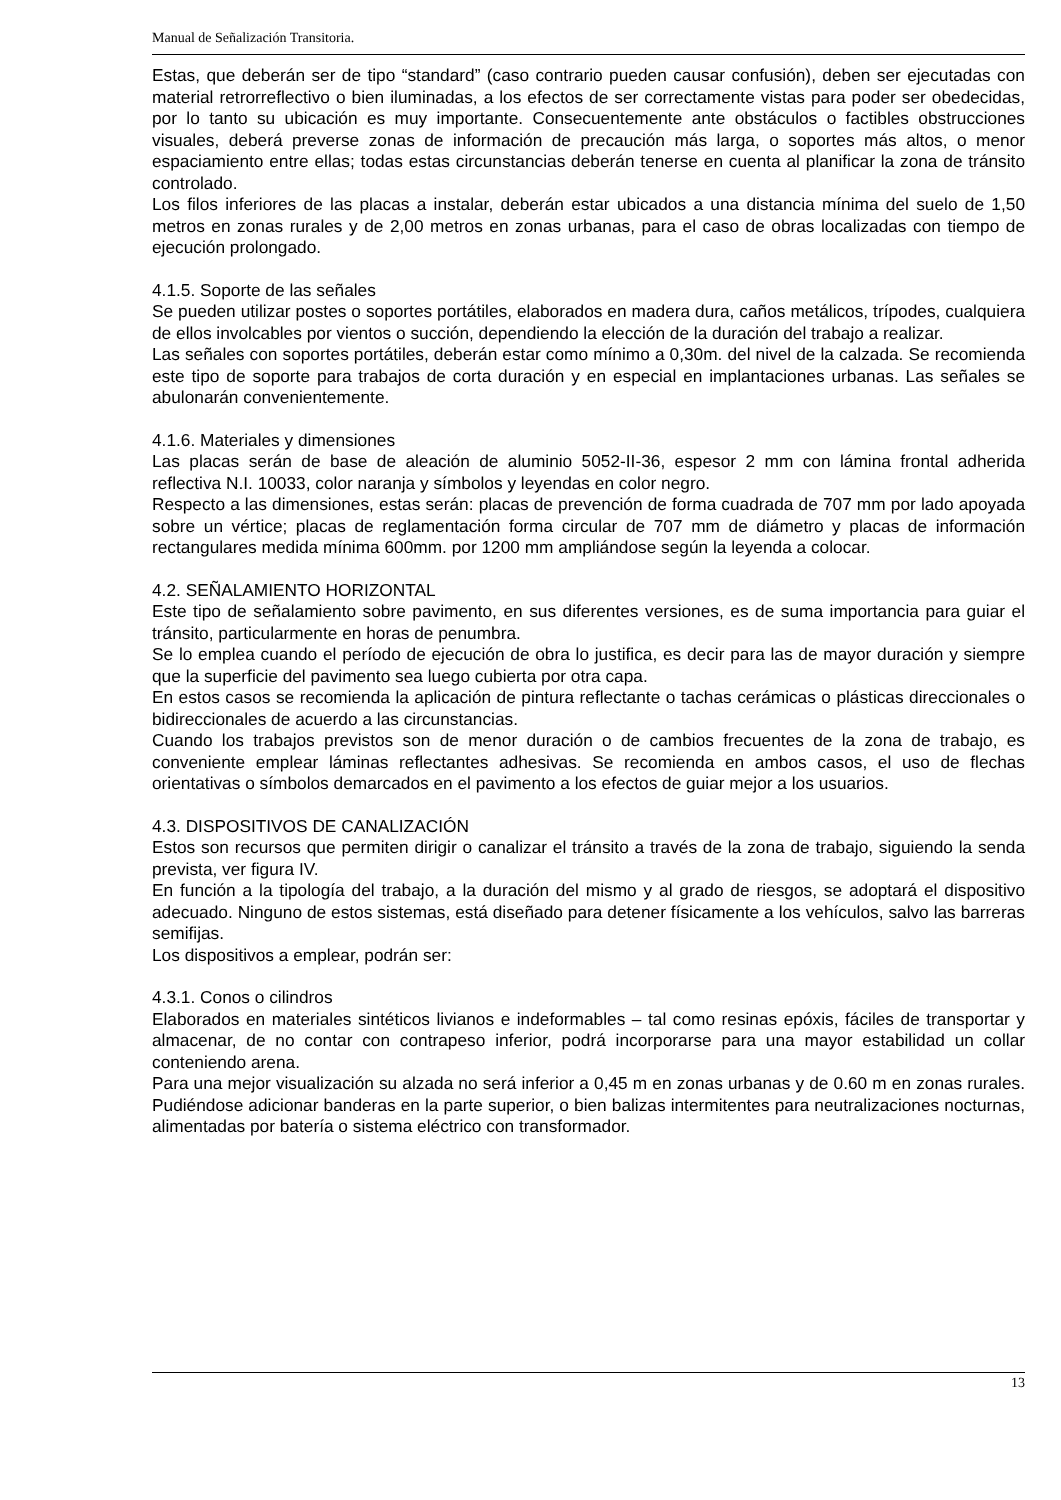Manual de Señalización Transitoria.
Estas, que deberán ser de tipo “standard” (caso contrario pueden causar confusión), deben ser ejecutadas con material retrorreflectivo o bien iluminadas, a los efectos de ser correctamente vistas para poder ser obedecidas, por lo tanto su ubicación es muy importante. Consecuentemente ante obstáculos o factibles obstrucciones visuales, deberá preverse zonas de información de precaución más larga, o soportes más altos, o menor espaciamiento entre ellas; todas estas circunstancias deberán tenerse en cuenta al planificar la zona de tránsito controlado.
Los filos inferiores de las placas a instalar, deberán estar ubicados a una distancia mínima del suelo de 1,50 metros en zonas rurales y de 2,00 metros en zonas urbanas, para el caso de obras localizadas con tiempo de ejecución prolongado.
4.1.5. Soporte de las señales
Se pueden utilizar postes o soportes portátiles, elaborados en madera dura, caños metálicos, trípodes, cualquiera de ellos involcables por vientos o succión, dependiendo la elección de la duración del trabajo a realizar.
Las señales con soportes portátiles, deberán estar como mínimo a 0,30m. del nivel de la calzada. Se recomienda este tipo de soporte para trabajos de corta duración y en especial en implantaciones urbanas. Las señales se abulonarán convenientemente.
4.1.6. Materiales y dimensiones
Las placas serán de base de aleación de aluminio 5052-II-36, espesor 2 mm con lámina frontal adherida reflectiva N.I. 10033, color naranja y símbolos y leyendas en color negro.
Respecto a las dimensiones, estas serán: placas de prevención de forma cuadrada de 707 mm por lado apoyada sobre un vértice; placas de reglamentación forma circular de 707 mm de diámetro y placas de información rectangulares medida mínima 600mm. por 1200 mm ampliándose según la leyenda a colocar.
4.2. SEÑALAMIENTO HORIZONTAL
Este tipo de señalamiento sobre pavimento, en sus diferentes versiones, es de suma importancia para guiar el tránsito, particularmente en horas de penumbra.
Se lo emplea cuando el período de ejecución de obra lo justifica, es decir para las de mayor duración y siempre que la superficie del pavimento sea luego cubierta por otra capa.
En estos casos se recomienda la aplicación de pintura reflectante o tachas cerámicas o plásticas direccionales o bidireccionales de acuerdo a las circunstancias.
Cuando los trabajos previstos son de menor duración o de cambios frecuentes de la zona de trabajo, es conveniente emplear láminas reflectantes adhesivas. Se recomienda en ambos casos, el uso de flechas orientativas o símbolos demarcados en el pavimento a los efectos de guiar mejor a los usuarios.
4.3. DISPOSITIVOS DE CANALIZACIÓN
Estos son recursos que permiten dirigir o canalizar el tránsito a través de la zona de trabajo, siguiendo la senda prevista, ver figura IV.
En función a la tipología del trabajo, a la duración del mismo y al grado de riesgos, se adoptará el dispositivo adecuado. Ninguno de estos sistemas, está diseñado para detener físicamente a los vehículos, salvo las barreras semifijas.
Los dispositivos a emplear, podrán ser:
4.3.1. Conos o cilindros
Elaborados en materiales sintéticos livianos e indeformables – tal como resinas epóxis, fáciles de transportar y almacenar, de no contar con contrapeso inferior, podrá incorporarse para una mayor estabilidad un collar conteniendo arena.
Para una mejor visualización su alzada no será inferior a 0,45 m en zonas urbanas y de 0.60 m en zonas rurales. Pudiéndose adicionar banderas en la parte superior, o bien balizas intermitentes para neutralizaciones nocturnas, alimentadas por batería o sistema eléctrico con transformador.
13